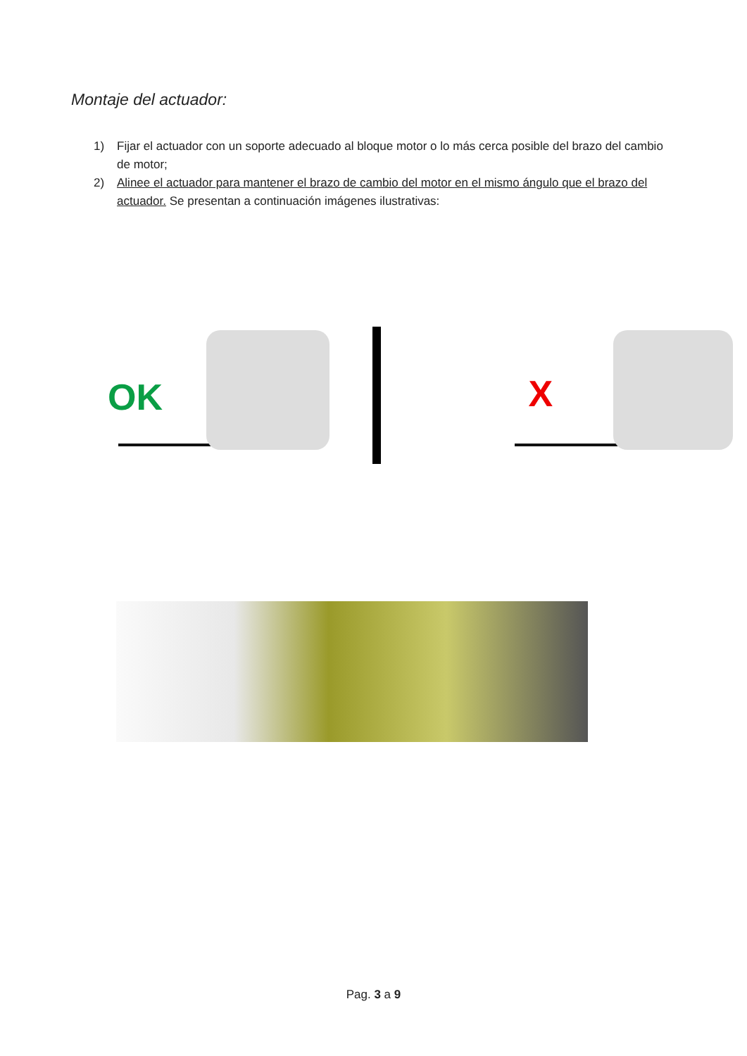Montaje del actuador:
1) Fijar el actuador con un soporte adecuado al bloque motor o lo más cerca posible del brazo del cambio de motor;
2) Alinee el actuador para mantener el brazo de cambio del motor en el mismo ángulo que el brazo del actuador. Se presentan a continuación imágenes ilustrativas:
OK
X
Pag. 3 a 9